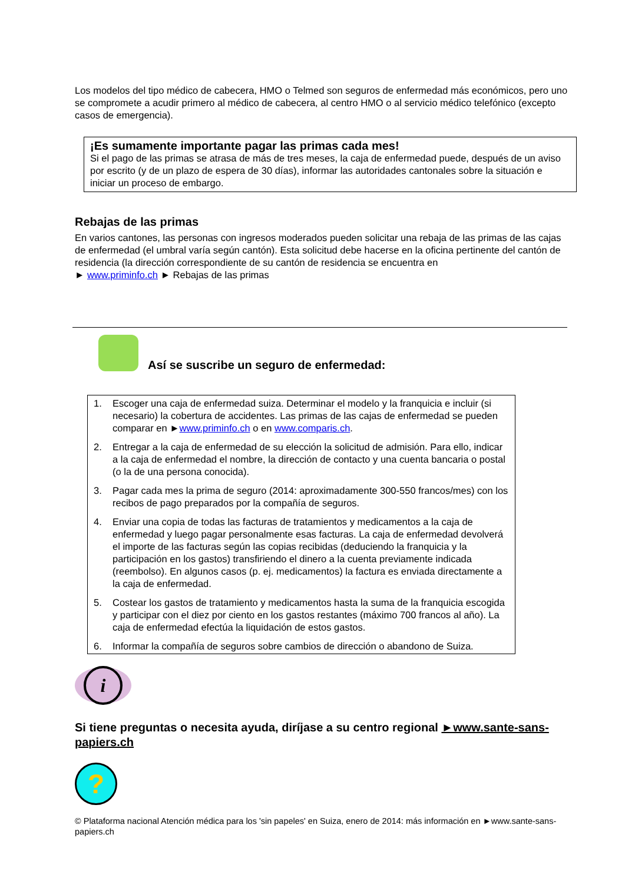Los modelos del tipo médico de cabecera, HMO o Telmed son seguros de enfermedad más económicos, pero uno se compromete a acudir primero al médico de cabecera, al centro HMO o al servicio médico telefónico (excepto casos de emergencia).
¡Es sumamente importante pagar las primas cada mes!
Si el pago de las primas se atrasa de más de tres meses, la caja de enfermedad puede, después de un aviso por escrito (y de un plazo de espera de 30 días), informar las autoridades cantonales sobre la situación e iniciar un proceso de embargo.
Rebajas de las primas
En varios cantones, las personas con ingresos moderados pueden solicitar una rebaja de las primas de las cajas de enfermedad (el umbral varía según cantón). Esta solicitud debe hacerse en la oficina pertinente del cantón de residencia (la dirección correspondiente de su cantón de residencia se encuentra en
► www.priminfo.ch ► Rebajas de las primas
Así se suscribe un seguro de enfermedad:
1. Escoger una caja de enfermedad suiza. Determinar el modelo y la franquicia e incluir (si necesario) la cobertura de accidentes. Las primas de las cajas de enfermedad se pueden comparar en ►www.priminfo.ch o en www.comparis.ch.
2. Entregar a la caja de enfermedad de su elección la solicitud de admisión. Para ello, indicar a la caja de enfermedad el nombre, la dirección de contacto y una cuenta bancaria o postal (o la de una persona conocida).
3. Pagar cada mes la prima de seguro (2014: aproximadamente 300-550 francos/mes) con los recibos de pago preparados por la compañía de seguros.
4. Enviar una copia de todas las facturas de tratamientos y medicamentos a la caja de enfermedad y luego pagar personalmente esas facturas. La caja de enfermedad devolverá el importe de las facturas según las copias recibidas (deduciendo la franquicia y la participación en los gastos) transfiriendo el dinero a la cuenta previamente indicada (reembolso). En algunos casos (p. ej. medicamentos) la factura es enviada directamente a la caja de enfermedad.
5. Costear los gastos de tratamiento y medicamentos hasta la suma de la franquicia escogida y participar con el diez por ciento en los gastos restantes (máximo 700 francos al año). La caja de enfermedad efectúa la liquidación de estos gastos.
6. Informar la compañía de seguros sobre cambios de dirección o abandono de Suiza.
i
Si tiene preguntas o necesita ayuda, diríjase a su centro regional ►www.sante-sans-papiers.ch
?
© Plataforma nacional Atención médica para los 'sin papeles' en Suiza, enero de 2014: más información en ►www.sante-sans-papiers.ch